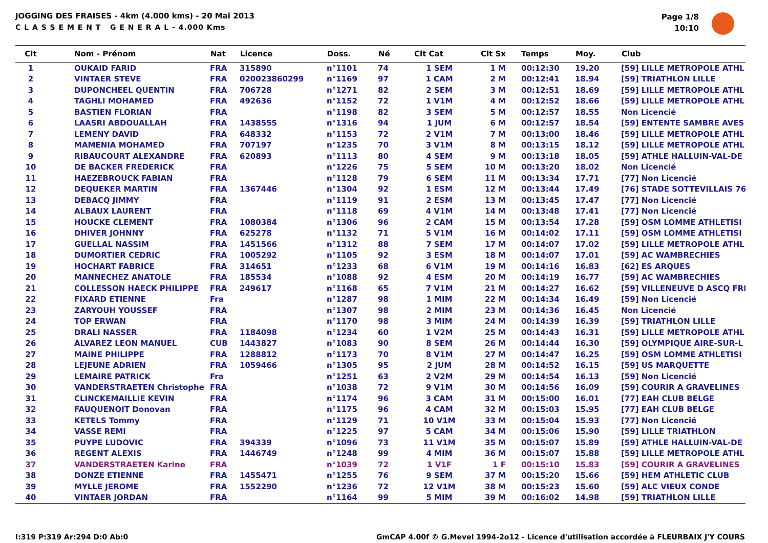JOGGING DES FRAISES - 4km (4.000 kms) - 20 Mai 2013
C L A S S E M E N T G E N E R A L - 4.000 Kms
Page 1/8
10:10
| Clt | Nom - Prénom | Nat | Licence | Doss. | Né | Clt Cat | Clt Sx | Temps | Moy. | Club |
| --- | --- | --- | --- | --- | --- | --- | --- | --- | --- | --- |
| 1 | OUKAID FARID | FRA | 315890 | n°1101 | 74 | 1 SEM | 1 M | 00:12:30 | 19.20 | [59] LILLE METROPOLE ATHL |
| 2 | VINTAER STEVE | FRA | 020023860299 | n°1169 | 97 | 1 CAM | 2 M | 00:12:41 | 18.94 | [59] TRIATHLON LILLE |
| 3 | DUPONCHEEL QUENTIN | FRA | 706728 | n°1271 | 82 | 2 SEM | 3 M | 00:12:51 | 18.69 | [59] LILLE METROPOLE ATHL |
| 4 | TAGHLI MOHAMED | FRA | 492636 | n°1152 | 72 | 1 V1M | 4 M | 00:12:52 | 18.66 | [59] LILLE METROPOLE ATHL |
| 5 | BASTIEN FLORIAN | FRA | | n°1198 | 82 | 3 SEM | 5 M | 00:12:57 | 18.55 | Non Licencié |
| 6 | LAASRI ABDOUALLAH | FRA | 1438555 | n°1316 | 94 | 1 JUM | 6 M | 00:12:57 | 18.54 | [59] ENTENTE SAMBRE AVES |
| 7 | LEMENY DAVID | FRA | 648332 | n°1153 | 72 | 2 V1M | 7 M | 00:13:00 | 18.46 | [59] LILLE METROPOLE ATHL |
| 8 | MAMENIA MOHAMED | FRA | 707197 | n°1235 | 70 | 3 V1M | 8 M | 00:13:15 | 18.12 | [59] LILLE METROPOLE ATHL |
| 9 | RIBAUCOURT ALEXANDRE | FRA | 620893 | n°1113 | 80 | 4 SEM | 9 M | 00:13:18 | 18.05 | [59] ATHLE HALLUIN-VAL-DE |
| 10 | DE BACKER FREDERICK | FRA | | n°1226 | 75 | 5 SEM | 10 M | 00:13:20 | 18.02 | Non Licencié |
| 11 | HAEZEBROUCK FABIAN | FRA | | n°1128 | 79 | 6 SEM | 11 M | 00:13:34 | 17.71 | [77] Non Licencié |
| 12 | DEQUEKER MARTIN | FRA | 1367446 | n°1304 | 92 | 1 ESM | 12 M | 00:13:44 | 17.49 | [76] STADE SOTTEVILLAIS 76 |
| 13 | DEBACQ JIMMY | FRA | | n°1119 | 91 | 2 ESM | 13 M | 00:13:45 | 17.47 | [77] Non Licencié |
| 14 | ALBAUX LAURENT | FRA | | n°1118 | 69 | 4 V1M | 14 M | 00:13:48 | 17.41 | [77] Non Licencié |
| 15 | HOUCKE CLEMENT | FRA | 1080384 | n°1306 | 96 | 2 CAM | 15 M | 00:13:54 | 17.28 | [59] OSM LOMME ATHLETISI |
| 16 | DHIVER JOHNNY | FRA | 625278 | n°1132 | 71 | 5 V1M | 16 M | 00:14:02 | 17.11 | [59] OSM LOMME ATHLETISI |
| 17 | GUELLAL NASSIM | FRA | 1451566 | n°1312 | 88 | 7 SEM | 17 M | 00:14:07 | 17.02 | [59] LILLE METROPOLE ATHL |
| 18 | DUMORTIER CEDRIC | FRA | 1005292 | n°1105 | 92 | 3 ESM | 18 M | 00:14:07 | 17.01 | [59] AC WAMBRECHIES |
| 19 | HOCHART FABRICE | FRA | 314651 | n°1233 | 68 | 6 V1M | 19 M | 00:14:16 | 16.83 | [62] ES ARQUES |
| 20 | MANNECHEZ ANATOLE | FRA | 185534 | n°1088 | 92 | 4 ESM | 20 M | 00:14:19 | 16.77 | [59] AC WAMBRECHIES |
| 21 | COLLESSON HAECK PHILIPPE | FRA | 249617 | n°1168 | 65 | 7 V1M | 21 M | 00:14:27 | 16.62 | [59] VILLENEUVE D ASCQ FRI |
| 22 | FIXARD ETIENNE | Fra | | n°1287 | 98 | 1 MIM | 22 M | 00:14:34 | 16.49 | [59] Non Licencié |
| 23 | ZARYOUH YOUSSEF | FRA | | n°1307 | 98 | 2 MIM | 23 M | 00:14:36 | 16.45 | Non Licencié |
| 24 | TOP ERWAN | FRA | | n°1170 | 98 | 3 MIM | 24 M | 00:14:39 | 16.39 | [59] TRIATHLON LILLE |
| 25 | DRALI NASSER | FRA | 1184098 | n°1234 | 60 | 1 V2M | 25 M | 00:14:43 | 16.31 | [59] LILLE METROPOLE ATHL |
| 26 | ALVAREZ LEON MANUEL | CUB | 1443827 | n°1083 | 90 | 8 SEM | 26 M | 00:14:44 | 16.30 | [59] OLYMPIQUE AIRE-SUR-L |
| 27 | MAINE PHILIPPE | FRA | 1288812 | n°1173 | 70 | 8 V1M | 27 M | 00:14:47 | 16.25 | [59] OSM LOMME ATHLETISI |
| 28 | LEJEUNE ADRIEN | FRA | 1059466 | n°1305 | 95 | 2 JUM | 28 M | 00:14:52 | 16.15 | [59] US MARQUETTE |
| 29 | LEMAIRE PATRICK | Fra | | n°1251 | 63 | 2 V2M | 29 M | 00:14:54 | 16.13 | [59] Non Licencié |
| 30 | VANDERSTRAETEN Christophe | FRA | | n°1038 | 72 | 9 V1M | 30 M | 00:14:56 | 16.09 | [59] COURIR A GRAVELINES |
| 31 | CLINCKEMAILLIE KEVIN | FRA | | n°1174 | 96 | 3 CAM | 31 M | 00:15:00 | 16.01 | [77] EAH CLUB BELGE |
| 32 | FAUQUENOIT Donovan | FRA | | n°1175 | 96 | 4 CAM | 32 M | 00:15:03 | 15.95 | [77] EAH CLUB BELGE |
| 33 | KETELS Tommy | FRA | | n°1129 | 71 | 10 V1M | 33 M | 00:15:04 | 15.93 | [77] Non Licencié |
| 34 | VASSE REMI | FRA | | n°1225 | 97 | 5 CAM | 34 M | 00:15:06 | 15.90 | [59] LILLE TRIATHLON |
| 35 | PUYPE LUDOVIC | FRA | 394339 | n°1096 | 73 | 11 V1M | 35 M | 00:15:07 | 15.89 | [59] ATHLE HALLUIN-VAL-DE |
| 36 | REGENT ALEXIS | FRA | 1446749 | n°1248 | 99 | 4 MIM | 36 M | 00:15:07 | 15.88 | [59] LILLE METROPOLE ATHL |
| 37 | VANDERSTRAETEN Karine | FRA | | n°1039 | 72 | 1 V1F | 1 F | 00:15:10 | 15.83 | [59] COURIR A GRAVELINES |
| 38 | DONZE ETIENNE | FRA | 1455471 | n°1255 | 76 | 9 SEM | 37 M | 00:15:20 | 15.66 | [59] HEM ATHLETIC CLUB |
| 39 | MYLLE JEROME | FRA | 1552290 | n°1236 | 72 | 12 V1M | 38 M | 00:15:23 | 15.60 | [59] ALC VIEUX CONDE |
| 40 | VINTAER JORDAN | FRA | | n°1164 | 99 | 5 MIM | 39 M | 00:16:02 | 14.98 | [59] TRIATHLON LILLE |
I:319 P:319 Ar:294 D:0 Ab:0 GmCAP 4.00f © G.Mevel 1994-2o12 - Licence d'utilisation accordée à FLEURBAIX J'Y COURS